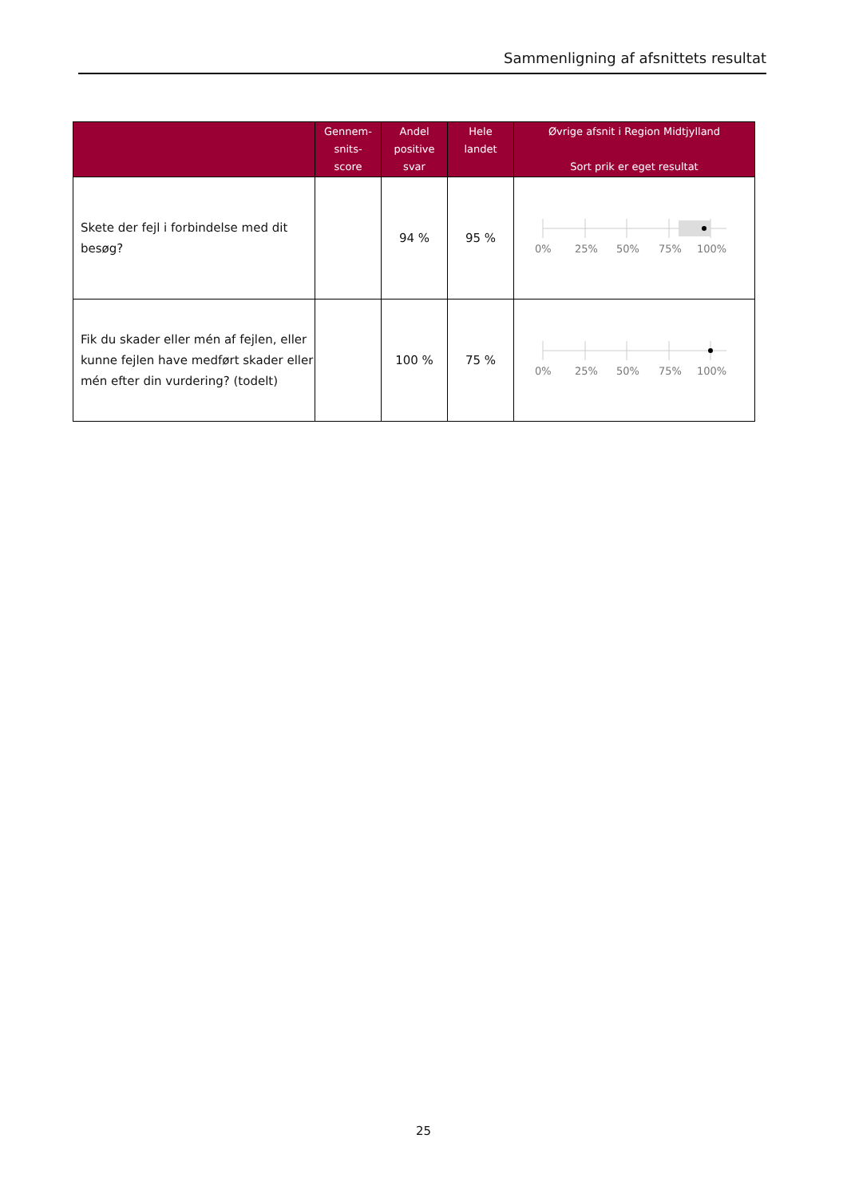Sammenligning af afsnittets resultat
| | Gennem- snits- score | Andel positive svar | Hele landet | Øvrige afsnit i Region Midtjylland Sort prik er eget resultat |
| --- | --- | --- | --- | --- |
| Skete der fejl i forbindelse med dit besøg? | | 94 % | 95 % | 0% 25% 50% 75% 100% |
| Fik du skader eller mén af fejlen, eller kunne fejlen have medført skader eller mén efter din vurdering? (todelt) | | 100 % | 75 % | 0% 25% 50% 75% 100% |
25